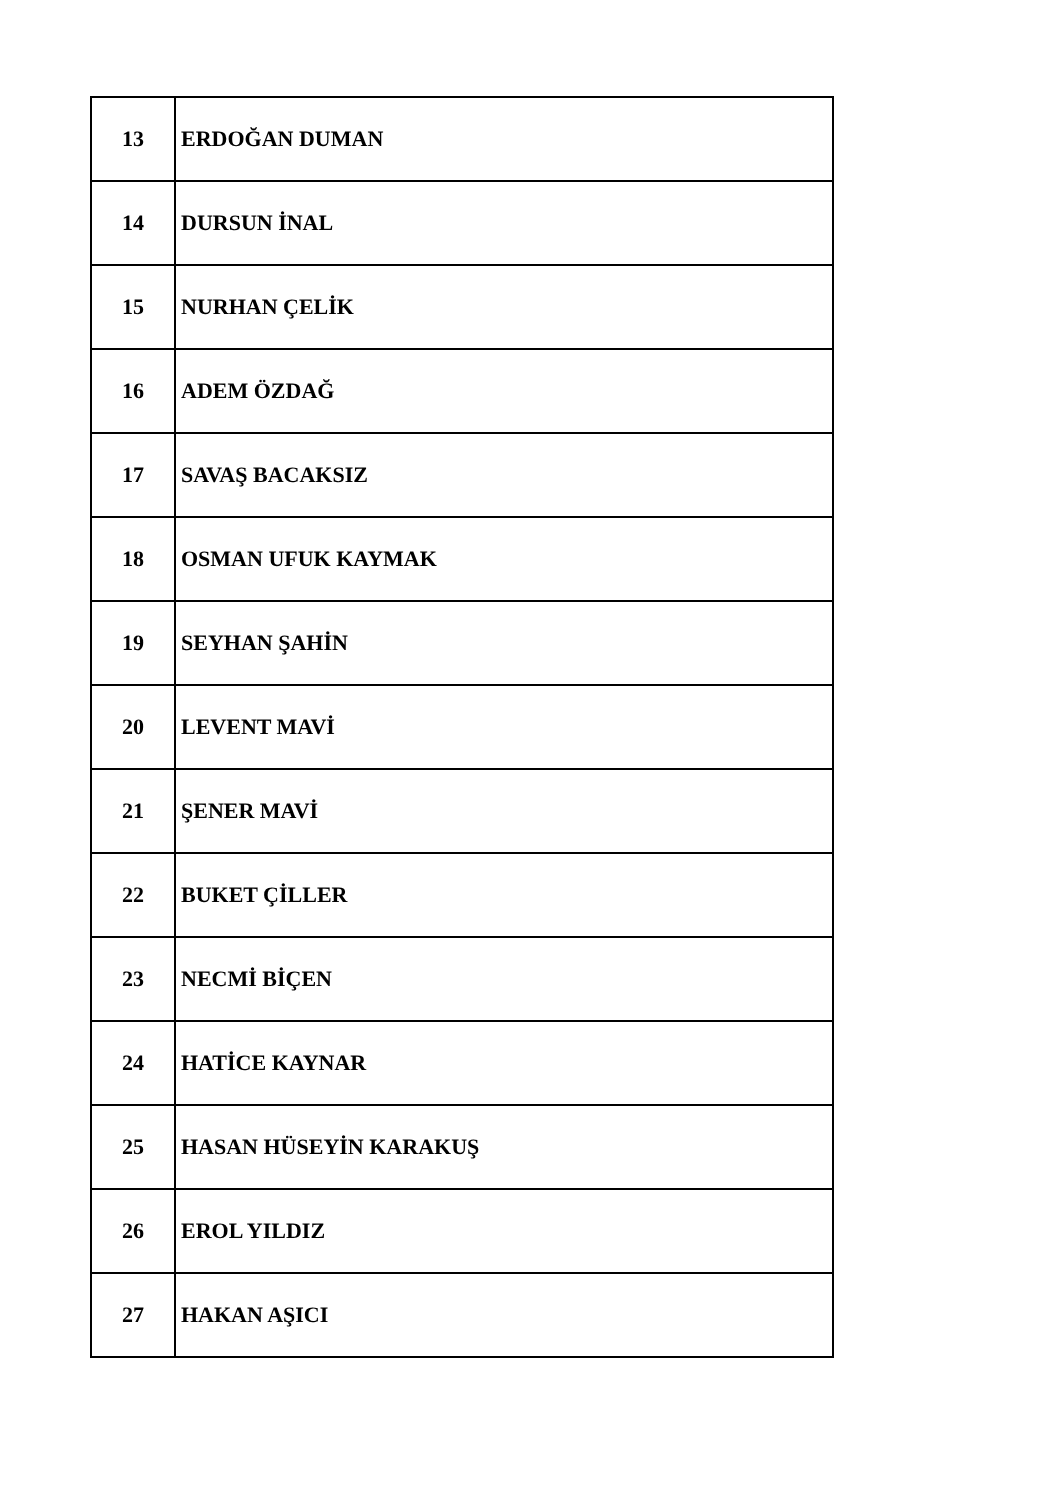| 13 | ERDOĞAN DUMAN |
| 14 | DURSUN İNAL |
| 15 | NURHAN ÇELİK |
| 16 | ADEM ÖZDAĞ |
| 17 | SAVAŞ BACAKSIZ |
| 18 | OSMAN UFUK KAYMAK |
| 19 | SEYHAN ŞAHİN |
| 20 | LEVENT MAVİ |
| 21 | ŞENER MAVİ |
| 22 | BUKET ÇİLLER |
| 23 | NECMİ BİÇEN |
| 24 | HATİCE KAYNAR |
| 25 | HASAN HÜSEYİN KARAKUŞ |
| 26 | EROL YILDIZ |
| 27 | HAKAN AŞICI |